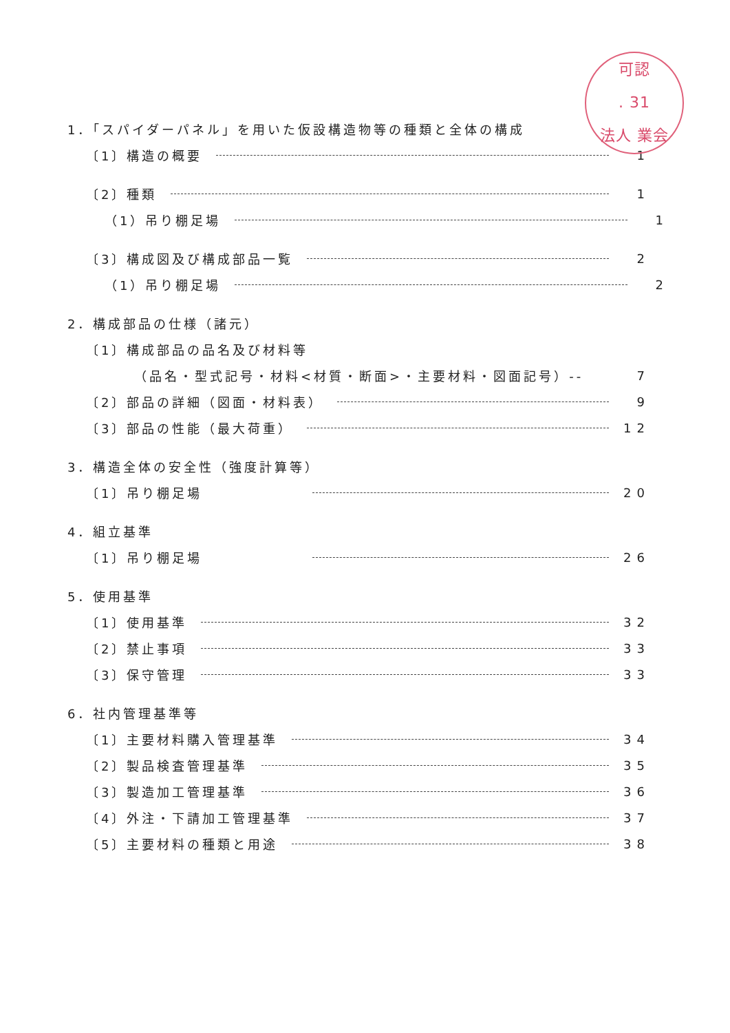可認
. 31
法人 業会
1．「スパイダーパネル」を用いた仮設構造物等の種類と全体の構成
〔1〕構造の概要 1
〔2〕種類 1
（1）吊り棚足場 1
〔3〕構成図及び構成部品一覧 2
（1）吊り棚足場 2
2．構成部品の仕様（諸元）
〔1〕構成部品の品名及び材料等
（品名・型式記号・材料<材質・断面>・主要材料・図面記号）-- 7
〔2〕部品の詳細（図面・材料表） 9
〔3〕部品の性能（最大荷重） 12
3．構造全体の安全性（強度計算等）
〔1〕吊り棚足場 20
4．組立基準
〔1〕吊り棚足場 26
5．使用基準
〔1〕使用基準 32
〔2〕禁止事項 33
〔3〕保守管理 33
6．社内管理基準等
〔1〕主要材料購入管理基準 34
〔2〕製品検査管理基準 35
〔3〕製造加工管理基準 36
〔4〕外注・下請加工管理基準 37
〔5〕主要材料の種類と用途 38